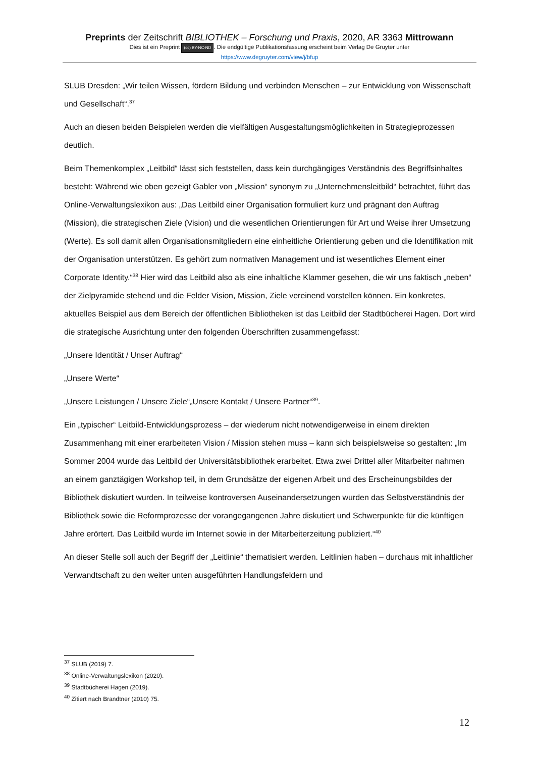Preprints der Zeitschrift BIBLIOTHEK – Forschung und Praxis, 2020, AR 3363 Mittrowann
Dies ist ein Preprint (cc) BY-NC-ND. Die endgültige Publikationsfassung erscheint beim Verlag De Gruyter unter
https://www.degruyter.com/view/j/bfup
SLUB Dresden: „Wir teilen Wissen, fördern Bildung und verbinden Menschen – zur Entwicklung von Wissenschaft und Gesellschaft“.<sup>37</sup>
Auch an diesen beiden Beispielen werden die vielfältigen Ausgestaltungsmöglichkeiten in Strategieprozessen deutlich.
Beim Themenkomplex „Leitbild“ lässt sich feststellen, dass kein durchgängiges Verständnis des Begriffsinhaltes besteht: Während wie oben gezeigt Gabler von „Mission“ synonym zu „Unternehmensleitbild“ betrachtet, führt das Online-Verwaltungslexikon aus: „Das Leitbild einer Organisation formuliert kurz und prägnant den Auftrag (Mission), die strategischen Ziele (Vision) und die wesentlichen Orientierungen für Art und Weise ihrer Umsetzung (Werte). Es soll damit allen Organisationsmitgliedern eine einheitliche Orientierung geben und die Identifikation mit der Organisation unterstützen. Es gehört zum normativen Management und ist wesentliches Element einer Corporate Identity.“<sup>38</sup> Hier wird das Leitbild also als eine inhaltliche Klammer gesehen, die wir uns faktisch „neben“ der Zielpyramide stehend und die Felder Vision, Mission, Ziele vereinend vorstellen können. Ein konkretes, aktuelles Beispiel aus dem Bereich der öffentlichen Bibliotheken ist das Leitbild der Stadtbücherei Hagen. Dort wird die strategische Ausrichtung unter den folgenden Überschriften zusammengefasst:
„Unsere Identität / Unser Auftrag“
„Unsere Werte“
„Unsere Leistungen / Unsere Ziele“„Unsere Kontakt / Unsere Partner“<sup>39</sup>.
Ein „typischer“ Leitbild-Entwicklungsprozess – der wiederum nicht notwendigerweise in einem direkten Zusammenhang mit einer erarbeiteten Vision / Mission stehen muss – kann sich beispielsweise so gestalten: „Im Sommer 2004 wurde das Leitbild der Universitätsbibliothek erarbeitet. Etwa zwei Drittel aller Mitarbeiter nahmen an einem ganztägigen Workshop teil, in dem Grundsätze der eigenen Arbeit und des Erscheinungsbildes der Bibliothek diskutiert wurden. In teilweise kontroversen Auseinandersetzungen wurden das Selbstverständnis der Bibliothek sowie die Reformprozesse der vorangegangenen Jahre diskutiert und Schwerpunkte für die künftigen Jahre erörtert. Das Leitbild wurde im Internet sowie in der Mitarbeiterzeitung publiziert.“<sup>40</sup>
An dieser Stelle soll auch der Begriff der „Leitlinie“ thematisiert werden. Leitlinien haben – durchaus mit inhaltlicher Verwandtschaft zu den weiter unten ausgeführten Handlungsfeldern und
<sup>37</sup> SLUB (2019) 7.
<sup>38</sup> Online-Verwaltungslexikon (2020).
<sup>39</sup> Stadtbücherei Hagen (2019).
<sup>40</sup> Zitiert nach Brandtner (2010) 75.
12